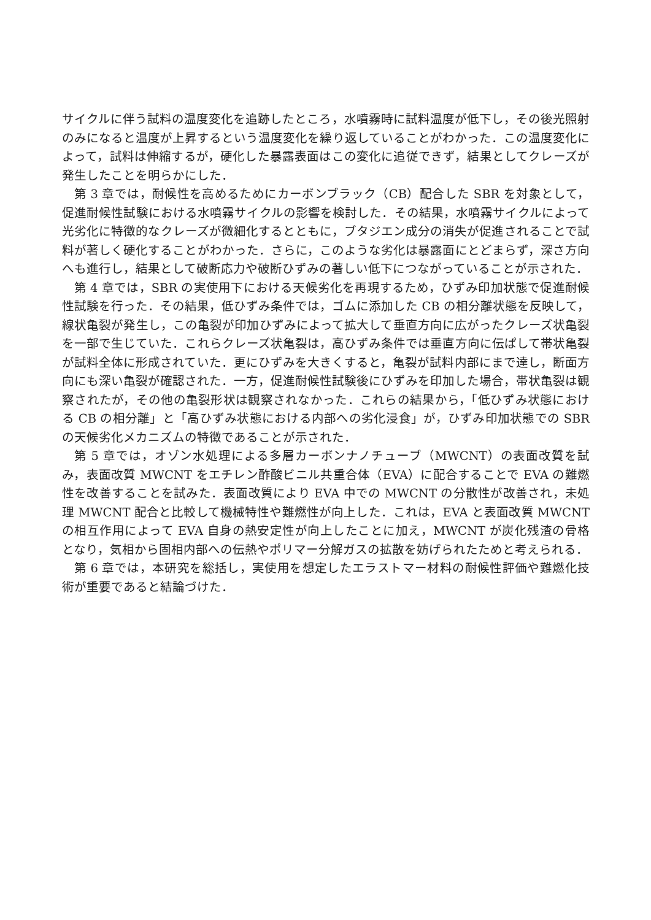サイクルに伴う試料の温度変化を追跡したところ，水噴霧時に試料温度が低下し，その後光照射のみになると温度が上昇するという温度変化を繰り返していることがわかった．この温度変化によって，試料は伸縮するが，硬化した暴露表面はこの変化に追従できず，結果としてクレーズが発生したことを明らかにした．
第 3 章では，耐候性を高めるためにカーボンブラック（CB）配合した SBR を対象として，促進耐候性試験における水噴霧サイクルの影響を検討した．その結果，水噴霧サイクルによって光劣化に特徴的なクレーズが微細化するとともに，ブタジエン成分の消失が促進されることで試料が著しく硬化することがわかった．さらに，このような劣化は暴露面にとどまらず，深さ方向へも進行し，結果として破断応力や破断ひずみの著しい低下につながっていることが示された．
第 4 章では，SBR の実使用下における天候劣化を再現するため，ひずみ印加状態で促進耐候性試験を行った．その結果，低ひずみ条件では，ゴムに添加した CB の相分離状態を反映して，線状亀裂が発生し，この亀裂が印加ひずみによって拡大して垂直方向に広がったクレーズ状亀裂を一部で生じていた．これらクレーズ状亀裂は，高ひずみ条件では垂直方向に伝ぱして帯状亀裂が試料全体に形成されていた．更にひずみを大きくすると，亀裂が試料内部にまで達し，断面方向にも深い亀裂が確認された．一方，促進耐候性試験後にひずみを印加した場合，帯状亀裂は観察されたが，その他の亀裂形状は観察されなかった．これらの結果から，「低ひずみ状態における CB の相分離」と「高ひずみ状態における内部への劣化浸食」が，ひずみ印加状態での SBR の天候劣化メカニズムの特徴であることが示された．
第 5 章では，オゾン水処理による多層カーボンナノチューブ（MWCNT）の表面改質を試み，表面改質 MWCNT をエチレン酢酸ビニル共重合体（EVA）に配合することで EVA の難燃性を改善することを試みた．表面改質により EVA 中での MWCNT の分散性が改善され，未処理 MWCNT 配合と比較して機械特性や難燃性が向上した．これは，EVA と表面改質 MWCNT の相互作用によって EVA 自身の熱安定性が向上したことに加え，MWCNT が炭化残渣の骨格となり，気相から固相内部への伝熱やポリマー分解ガスの拡散を妨げられたためと考えられる．
第 6 章では，本研究を総括し，実使用を想定したエラストマー材料の耐候性評価や難燃化技術が重要であると結論づけた．